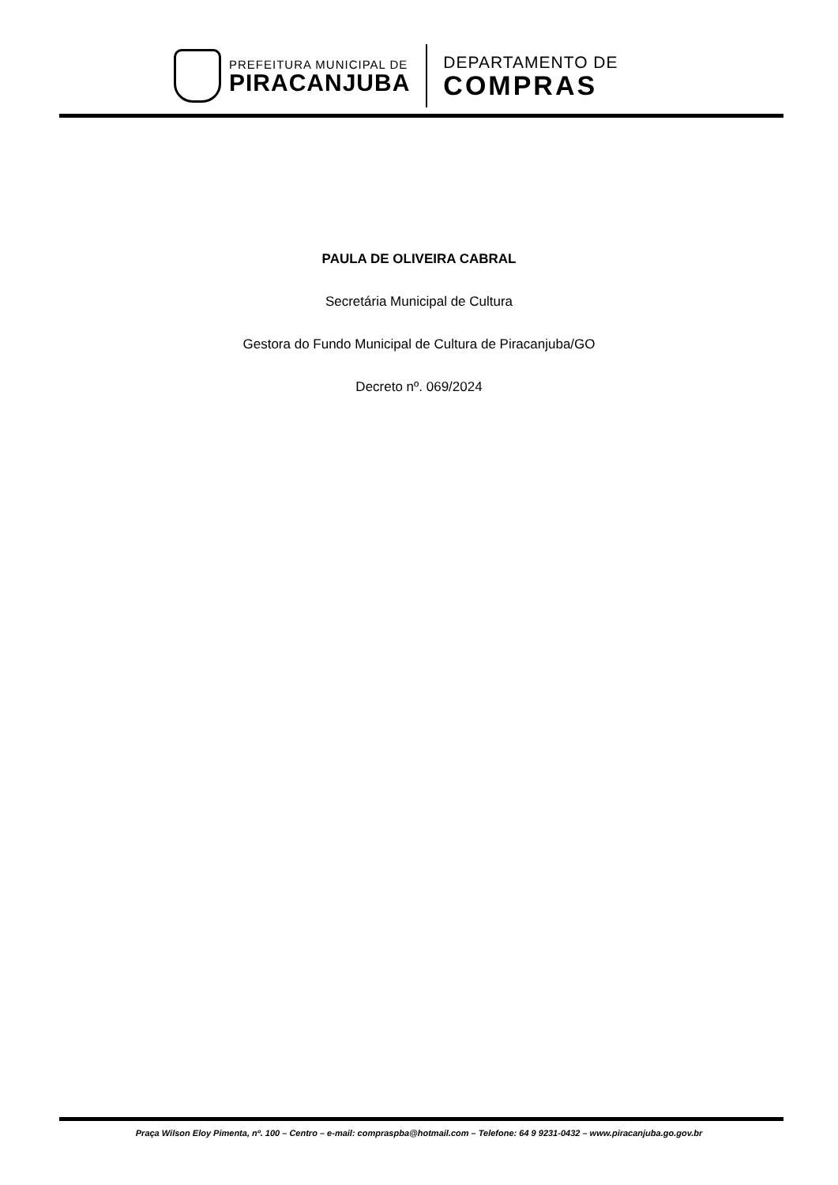PREFEITURA MUNICIPAL DE
PIRACANJUBA
DEPARTAMENTO DE
COMPRAS
PAULA DE OLIVEIRA CABRAL
Secretária Municipal de Cultura
Gestora do Fundo Municipal de Cultura de Piracanjuba/GO
Decreto nº. 069/2024
Praça Wilson Eloy Pimenta, nº. 100 – Centro – e-mail: compraspba@hotmail.com – Telefone: 64 9 9231-0432 – www.piracanjuba.go.gov.br